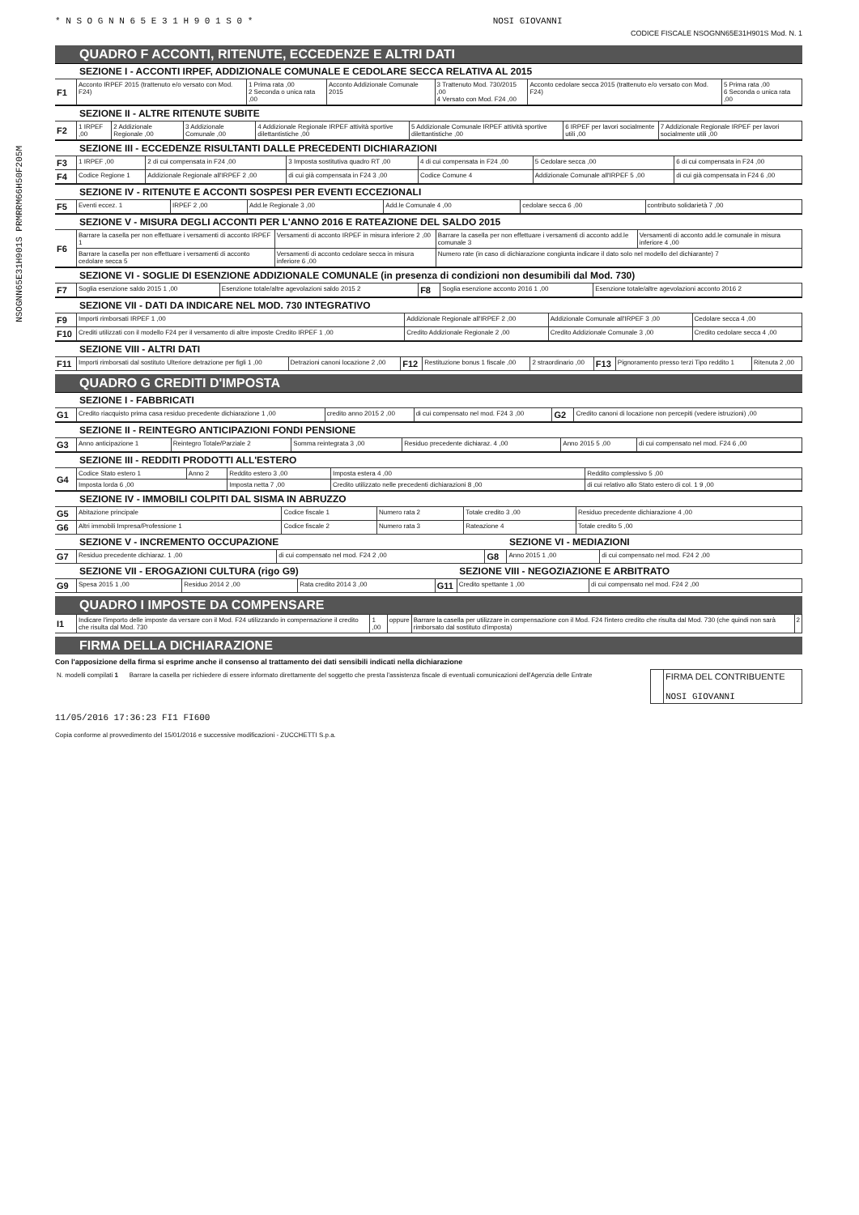NSOGNN65E31H901S PRMRRM66H50F205M
* N S O G N N 6 5 E 3 1 H 9 0 1 S 0 * NOSI GIOVANNI
CODICE FISCALE NSOGNN65E31H901S Mod. N. 1
QUADRO F ACCONTI, RITENUTE, ECCEDENZE E ALTRI DATI
SEZIONE I - ACCONTI IRPEF, ADDIZIONALE COMUNALE E CEDOLARE SECCA RELATIVA AL 2015
| F1 | Acconto IRPEF 2015 (trattenuto e/o versato con Mod. F24) | 1 Prima rata ,00 2 Seconda o unica rata ,00 | Acconto Addizionale Comunale 2015 | 3 Trattenuto Mod. 730/2015 ,00 4 Versato con Mod. F24 ,00 | Acconto cedolare secca 2015 (trattenuto e/o versato con Mod. F24) | 5 Prima rata ,00 6 Seconda o unica rata ,00 |
SEZIONE II - ALTRE RITENUTE SUBITE
| F2 | 1 IRPEF ,00 | 2 Addizionale Regionale ,00 | 3 Addizionale Comunale ,00 | 4 Addizionale Regionale IRPEF attività sportive dilettantistiche ,00 | 5 Addizionale Comunale IRPEF attività sportive dilettantistiche ,00 | 6 IRPEF per lavori socialmente utili ,00 | 7 Addizionale Regionale IRPEF per lavori socialmente utili ,00 |
SEZIONE III - ECCEDENZE RISULTANTI DALLE PRECEDENTI DICHIARAZIONI
| F3 | 1 IRPEF ,00 | 2 di cui compensata in F24 ,00 | 3 Imposta sostitutiva quadro RT ,00 | 4 di cui compensata in F24 ,00 | 5 Cedolare secca ,00 | 6 di cui compensata in F24 ,00 |
| F4 | Codice Regione 1 | Addizionale Regionale all'IRPEF 2 ,00 | di cui già compensata in F24 3 ,00 | Codice Comune 4 | Addizionale Comunale all'IRPEF 5 ,00 | di cui già compensata in F24 6 ,00 |
SEZIONE IV - RITENUTE E ACCONTI SOSPESI PER EVENTI ECCEZIONALI
| F5 | Eventi eccez. 1 | IRPEF 2 ,00 | Add.le Regionale 3 ,00 | Add.le Comunale 4 ,00 | cedolare secca 6 ,00 | contributo solidarietà 7 ,00 |
SEZIONE V - MISURA DEGLI ACCONTI PER L'ANNO 2016 E RATEAZIONE DEL SALDO 2015
| F6 | Barrare la casella per non effettuare i versamenti di acconto IRPEF 1 | Versamenti di acconto IRPEF in misura inferiore 2 ,00 | Barrare la casella per non effettuare i versamenti di acconto add.le comunale 3 | Versamenti di acconto add.le comunale in misura inferiore 4 ,00 |
| | Barrare la casella per non effettuare i versamenti di acconto cedolare secca 5 | Versamenti di acconto cedolare secca in misura inferiore 6 ,00 | Numero rate (in caso di dichiarazione congiunta indicare il dato solo nel modello del dichiarante) 7 | |
SEZIONE VI - SOGLIE DI ESENZIONE ADDIZIONALE COMUNALE (in presenza di condizioni non desumibili dal Mod. 730)
| F7 | Soglia esenzione saldo 2015 1 ,00 | Esenzione totale/altre agevolazioni saldo 2015 2 | F8 | Soglia esenzione acconto 2016 1 ,00 | Esenzione totale/altre agevolazioni acconto 2016 2 |
SEZIONE VII - DATI DA INDICARE NEL MOD. 730 INTEGRATIVO
| F9 | Importi rimborsati IRPEF 1 ,00 | Addizionale Regionale all'IRPEF 2 ,00 | Addizionale Comunale all'IRPEF 3 ,00 | Cedolare secca 4 ,00 |
| F10 | Crediti utilizzati con il modello F24 per il versamento di altre imposte Credito IRPEF 1 ,00 | Credito Addizionale Regionale 2 ,00 | Credito Addizionale Comunale 3 ,00 | Credito cedolare secca 4 ,00 |
SEZIONE VIII - ALTRI DATI
| F11 | Importi rimborsati dal sostituto Ulteriore detrazione per figli 1 ,00 | Detrazioni canoni locazione 2 ,00 | F12 | Restituzione bonus 1 fiscale ,00 | 2 straordinario ,00 | F13 | Pignoramento presso terzi Tipo reddito 1 | Ritenuta 2 ,00 |
QUADRO G CREDITI D'IMPOSTA
SEZIONE I - FABBRICATI
| G1 | Credito riacquisto prima casa residuo precedente dichiarazione 1 ,00 | credito anno 2015 2 ,00 | di cui compensato nel mod. F24 3 ,00 | G2 | Credito canoni di locazione non percepiti (vedere istruzioni) ,00 |
SEZIONE II - REINTEGRO ANTICIPAZIONI FONDI PENSIONE
| G3 | Anno anticipazione 1 | Reintegro Totale/Parziale 2 | Somma reintegrata 3 ,00 | Residuo precedente dichiaraz. 4 ,00 | Anno 2015 5 ,00 | di cui compensato nel mod. F24 6 ,00 |
SEZIONE III - REDDITI PRODOTTI ALL'ESTERO
| G4 | Codice Stato estero 1 | Anno 2 | Reddito estero 3 ,00 | Imposta estera 4 ,00 | Reddito complessivo 5 ,00 |
| | Imposta lorda 6 ,00 | | Imposta netta 7 ,00 | Credito utilizzato nelle precedenti dichiarazioni 8 ,00 | di cui relativo allo Stato estero di col. 1 9 ,00 |
SEZIONE IV - IMMOBILI COLPITI DAL SISMA IN ABRUZZO
| G5 | Abitazione principale | Codice fiscale 1 | Numero rata 2 | Totale credito 3 ,00 | Residuo precedente dichiarazione 4 ,00 |
| G6 | Altri immobili Impresa/Professione 1 | Codice fiscale 2 | Numero rata 3 | Rateazione 4 | Totale credito 5 ,00 |
| SEZIONE V - INCREMENTO OCCUPAZIONE | | | SEZIONE VI - MEDIAZIONI | | |
| G7 | Residuo precedente dichiaraz. 1 ,00 | di cui compensato nel mod. F24 2 ,00 | G8 | Anno 2015 1 ,00 | di cui compensato nel mod. F24 2 ,00 |
| SEZIONE VII - EROGAZIONI CULTURA (rigo G9) | | | | SEZIONE VIII - NEGOZIAZIONE E ARBITRATO | | |
| G9 | Spesa 2015 1 ,00 | Residuo 2014 2 ,00 | Rata credito 2014 3 ,00 | G11 | Credito spettante 1 ,00 | di cui compensato nel mod. F24 2 ,00 |
QUADRO I IMPOSTE DA COMPENSARE
| I1 | Indicare l'importo delle imposte da versare con il Mod. F24 utilizzando in compensazione il credito che risulta dal Mod. 730 | 1 ,00 | oppure | Barrare la casella per utilizzare in compensazione con il Mod. F24 l'intero credito che risulta dal Mod. 730 (che quindi non sarà rimborsato dal sostituto d'imposta) | 2 |
FIRMA DELLA DICHIARAZIONE
Con l'apposizione della firma si esprime anche il consenso al trattamento dei dati sensibili indicati nella dichiarazione
| N. modelli compilati 1 | Barrare la casella per richiedere di essere informato direttamente del soggetto che presta l'assistenza fiscale di eventuali comunicazioni dell'Agenzia delle Entrate | | FIRMA DEL CONTRIBUENTE NOSI GIOVANNI |
11/05/2016 17:36:23 FI1 FI600
Copia conforme al provvedimento del 15/01/2016 e successive modificazioni - ZUCCHETTI S.p.a.